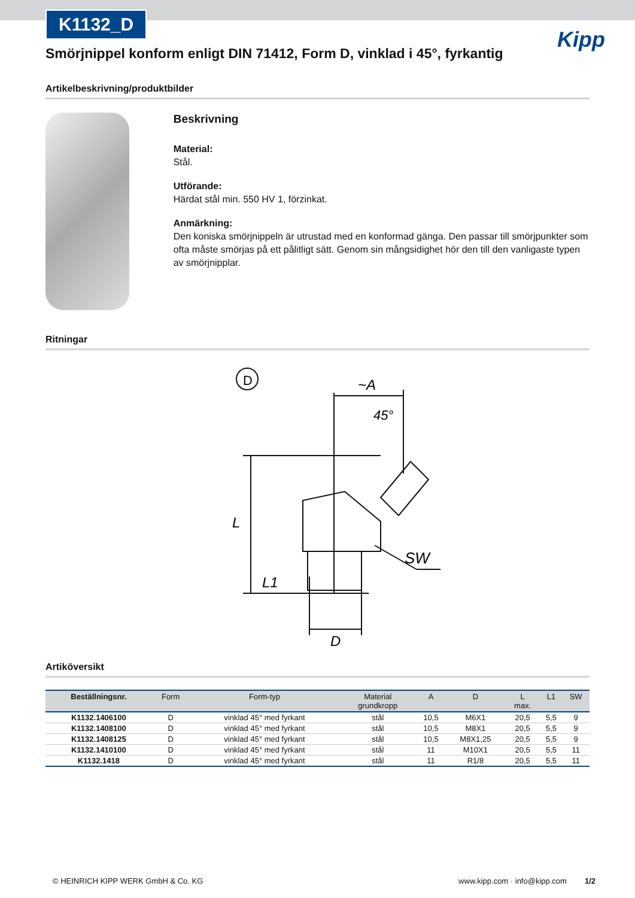K1132_D
Kipp
Smörjnippel konform enligt DIN 71412, Form D, vinklad i 45°, fyrkantig
Artikelbeskrivning/produktbilder
Beskrivning
Material:
Stål.
Utförande:
Härdat stål min. 550 HV 1, förzinkat.
Anmärkning:
Den koniska smörjnippeln är utrustad med en konformad gänga. Den passar till smörjpunkter som ofta måste smörjas på ett pålitligt sätt. Genom sin mångsidighet hör den till den vanligaste typen av smörjnipplar.
Ritningar
D
~A
45°
L
L1
D
SW
Artiköversikt
| Beställningsnr. | Form | Form-typ | Material grundkropp | A | D | L max. | L1 | SW |
| --- | --- | --- | --- | --- | --- | --- | --- | --- |
| K1132.1406100 | D | vinklad 45° med fyrkant | stål | 10,5 | M6X1 | 20,5 | 5,5 | 9 |
| K1132.1408100 | D | vinklad 45° med fyrkant | stål | 10,5 | M8X1 | 20,5 | 5,5 | 9 |
| K1132.1408125 | D | vinklad 45° med fyrkant | stål | 10,5 | M8X1,25 | 20,5 | 5,5 | 9 |
| K1132.1410100 | D | vinklad 45° med fyrkant | stål | 11 | M10X1 | 20,5 | 5,5 | 11 |
| K1132.1418 | D | vinklad 45° med fyrkant | stål | 11 | R1/8 | 20,5 | 5,5 | 11 |
© HEINRICH KIPP WERK GmbH & Co. KG www.kipp.com · info@kipp.com 1/2